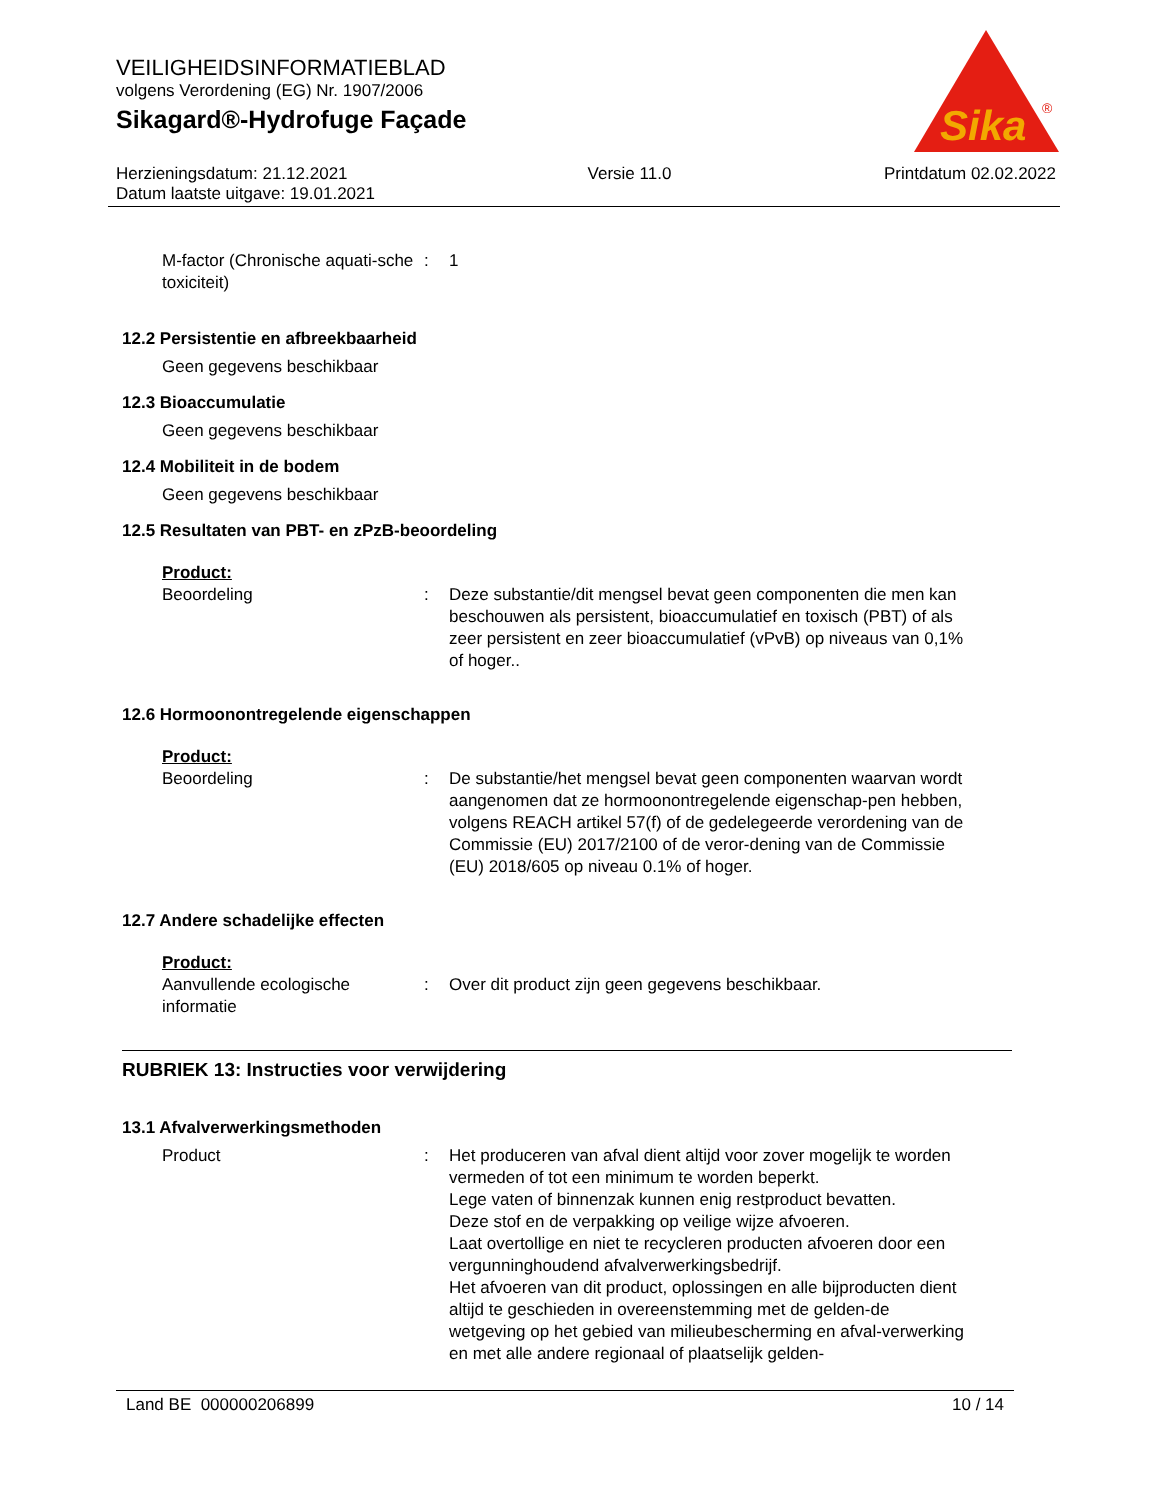Sika
®
VEILIGHEIDSINFORMATIEBLAD
volgens Verordening (EG) Nr. 1907/2006
Sikagard®-Hydrofuge Façade
Herzieningsdatum: 21.12.2021
Datum laatste uitgave: 19.01.2021
Versie 11.0 Printdatum 02.02.2022
M-factor (Chronische aquati-sche toxiciteit)
: 1
12.2 Persistentie en afbreekbaarheid
Geen gegevens beschikbaar
12.3 Bioaccumulatie
Geen gegevens beschikbaar
12.4 Mobiliteit in de bodem
Geen gegevens beschikbaar
12.5 Resultaten van PBT- en zPzB-beoordeling
Product:
Beoordeling : Deze substantie/dit mengsel bevat geen componenten die men kan beschouwen als persistent, bioaccumulatief en toxisch (PBT) of als zeer persistent en zeer bioaccumulatief (vPvB) op niveaus van 0,1% of hoger..
12.6 Hormoonontregelende eigenschappen
Product:
Beoordeling : De substantie/het mengsel bevat geen componenten waarvan wordt aangenomen dat ze hormoonontregelende eigenschap-pen hebben, volgens REACH artikel 57(f) of de gedelegeerde verordening van de Commissie (EU) 2017/2100 of de veror-dening van de Commissie (EU) 2018/605 op niveau 0.1% of hoger.
12.7 Andere schadelijke effecten
Product:
Aanvullende ecologische informatie
: Over dit product zijn geen gegevens beschikbaar.
RUBRIEK 13: Instructies voor verwijdering
13.1 Afvalverwerkingsmethoden
Product : Het produceren van afval dient altijd voor zover mogelijk te worden vermeden of tot een minimum te worden beperkt.
Lege vaten of binnenzak kunnen enig restproduct bevatten.
Deze stof en de verpakking op veilige wijze afvoeren.
Laat overtollige en niet te recycleren producten afvoeren door een vergunninghoudend afvalverwerkingsbedrijf.
Het afvoeren van dit product, oplossingen en alle bijproducten dient altijd te geschieden in overeenstemming met de gelden-de wetgeving op het gebied van milieubescherming en afval-verwerking en met alle andere regionaal of plaatselijk gelden-
Land BE 000000206899 10 / 14